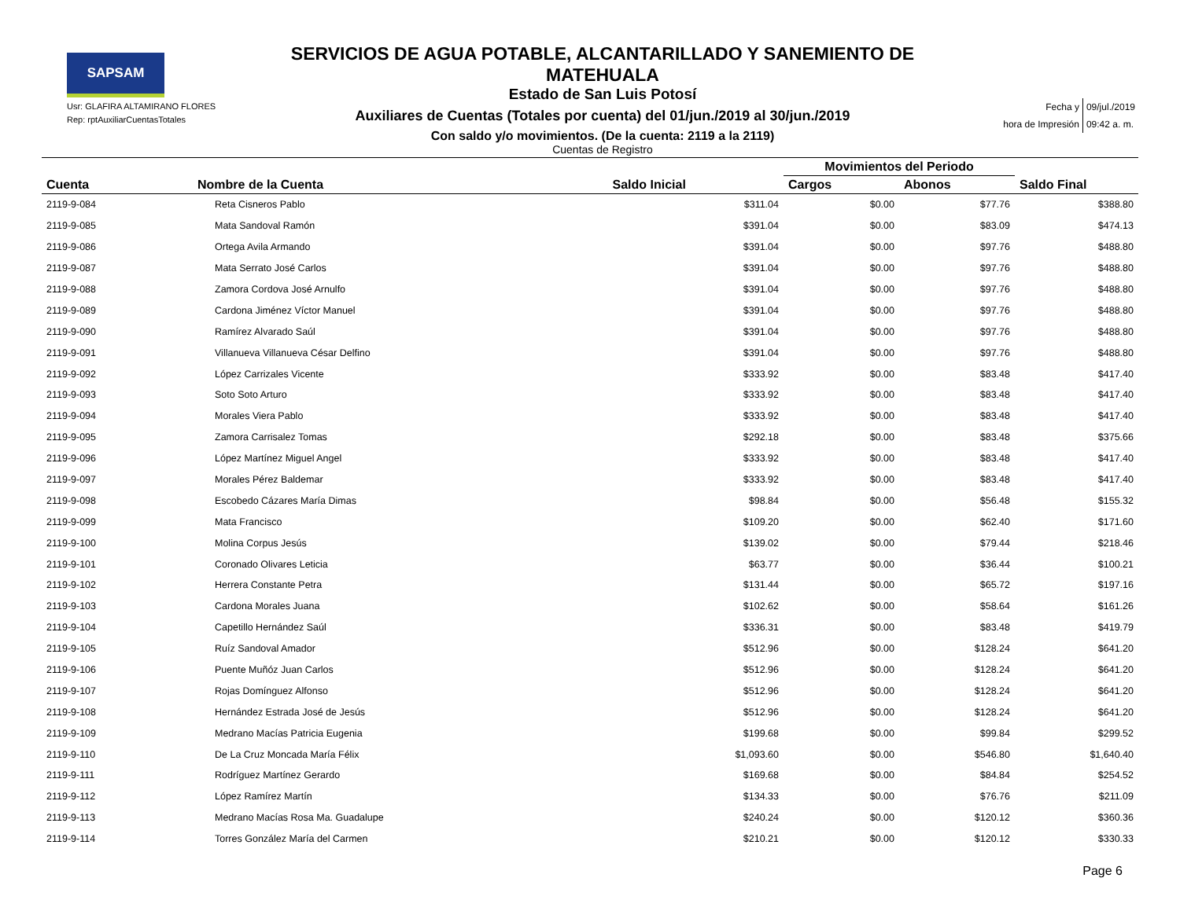SAPSAM
Usr: GLAFIRA ALTAMIRANO FLORES
Rep: rptAuxiliarCuentasTotales
SERVICIOS DE AGUA POTABLE, ALCANTARILLADO Y SANEMIENTO DE MATEHUALA
Estado de San Luis Potosí
Auxiliares de Cuentas (Totales por cuenta) del 01/jun./2019 al 30/jun./2019
Con saldo y/o movimientos. (De la cuenta: 2119 a la 2119)
Cuentas de Registro
| Fecha y | 09/jul./2019 |
| hora de Impresión | 09:42 a. m. |
| | | | Movimientos del Periodo | | |
| --- | --- | --- | --- | --- | --- |
| Cuenta | Nombre de la Cuenta | Saldo Inicial | Cargos | Abonos | Saldo Final |
| 2119-9-084 | Reta Cisneros Pablo | $311.04 | $0.00 | $77.76 | $388.80 |
| 2119-9-085 | Mata Sandoval Ramón | $391.04 | $0.00 | $83.09 | $474.13 |
| 2119-9-086 | Ortega Avila Armando | $391.04 | $0.00 | $97.76 | $488.80 |
| 2119-9-087 | Mata Serrato José Carlos | $391.04 | $0.00 | $97.76 | $488.80 |
| 2119-9-088 | Zamora Cordova José Arnulfo | $391.04 | $0.00 | $97.76 | $488.80 |
| 2119-9-089 | Cardona Jiménez Víctor Manuel | $391.04 | $0.00 | $97.76 | $488.80 |
| 2119-9-090 | Ramírez Alvarado Saúl | $391.04 | $0.00 | $97.76 | $488.80 |
| 2119-9-091 | Villanueva Villanueva César Delfino | $391.04 | $0.00 | $97.76 | $488.80 |
| 2119-9-092 | López Carrizales Vicente | $333.92 | $0.00 | $83.48 | $417.40 |
| 2119-9-093 | Soto Soto Arturo | $333.92 | $0.00 | $83.48 | $417.40 |
| 2119-9-094 | Morales Viera Pablo | $333.92 | $0.00 | $83.48 | $417.40 |
| 2119-9-095 | Zamora Carrisalez Tomas | $292.18 | $0.00 | $83.48 | $375.66 |
| 2119-9-096 | López Martínez Miguel Angel | $333.92 | $0.00 | $83.48 | $417.40 |
| 2119-9-097 | Morales Pérez Baldemar | $333.92 | $0.00 | $83.48 | $417.40 |
| 2119-9-098 | Escobedo Cázares María Dimas | $98.84 | $0.00 | $56.48 | $155.32 |
| 2119-9-099 | Mata Francisco | $109.20 | $0.00 | $62.40 | $171.60 |
| 2119-9-100 | Molina Corpus Jesús | $139.02 | $0.00 | $79.44 | $218.46 |
| 2119-9-101 | Coronado Olivares Leticia | $63.77 | $0.00 | $36.44 | $100.21 |
| 2119-9-102 | Herrera Constante Petra | $131.44 | $0.00 | $65.72 | $197.16 |
| 2119-9-103 | Cardona Morales Juana | $102.62 | $0.00 | $58.64 | $161.26 |
| 2119-9-104 | Capetillo Hernández Saúl | $336.31 | $0.00 | $83.48 | $419.79 |
| 2119-9-105 | Ruíz Sandoval Amador | $512.96 | $0.00 | $128.24 | $641.20 |
| 2119-9-106 | Puente Muñóz Juan Carlos | $512.96 | $0.00 | $128.24 | $641.20 |
| 2119-9-107 | Rojas Domínguez Alfonso | $512.96 | $0.00 | $128.24 | $641.20 |
| 2119-9-108 | Hernández Estrada José de Jesús | $512.96 | $0.00 | $128.24 | $641.20 |
| 2119-9-109 | Medrano Macías Patricia Eugenia | $199.68 | $0.00 | $99.84 | $299.52 |
| 2119-9-110 | De La Cruz Moncada María Félix | $1,093.60 | $0.00 | $546.80 | $1,640.40 |
| 2119-9-111 | Rodríguez Martínez Gerardo | $169.68 | $0.00 | $84.84 | $254.52 |
| 2119-9-112 | López Ramírez Martín | $134.33 | $0.00 | $76.76 | $211.09 |
| 2119-9-113 | Medrano Macías Rosa Ma. Guadalupe | $240.24 | $0.00 | $120.12 | $360.36 |
| 2119-9-114 | Torres González María del Carmen | $210.21 | $0.00 | $120.12 | $330.33 |
Page 6